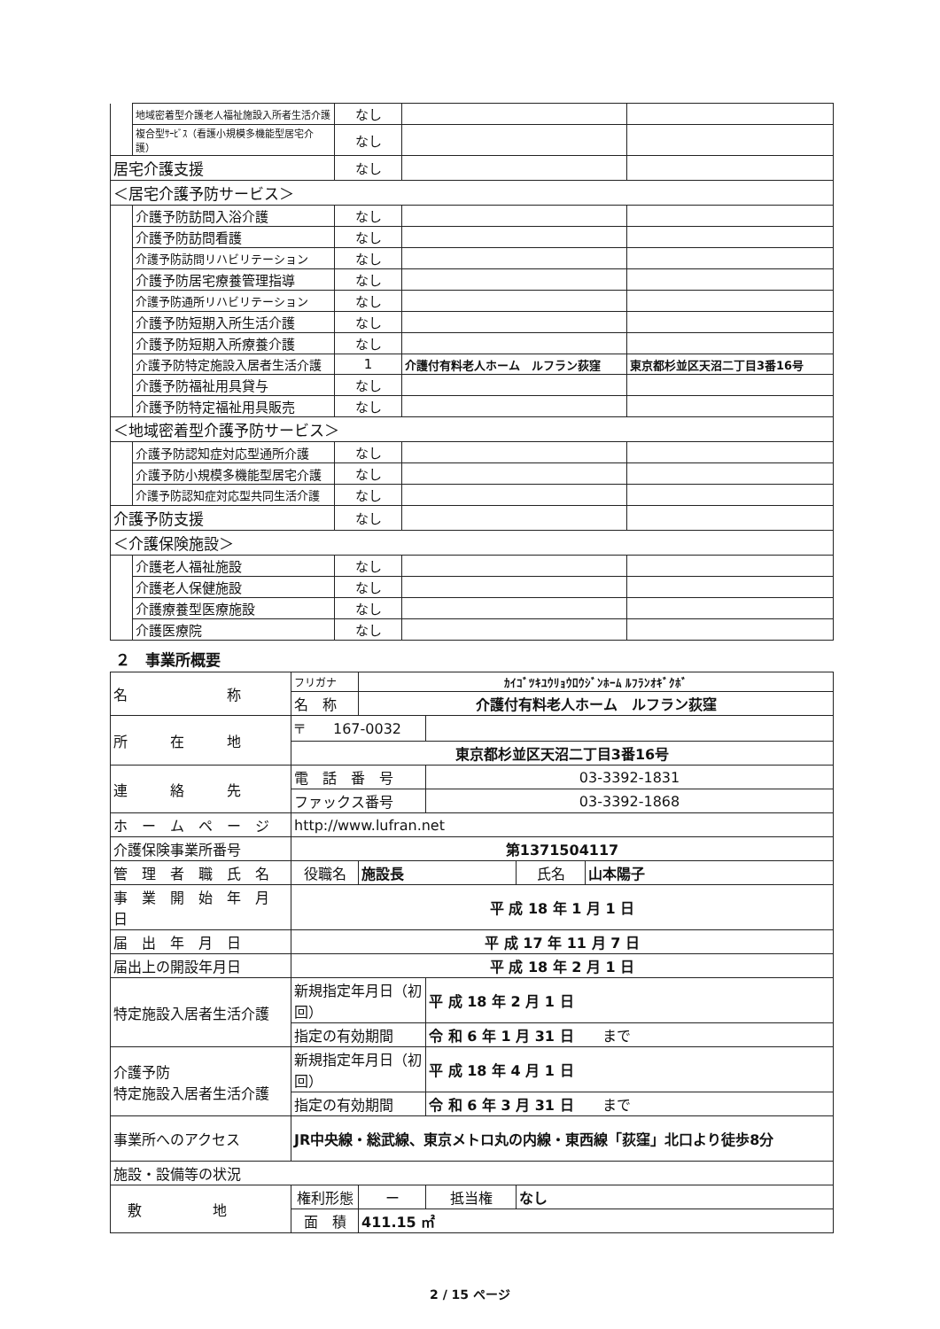| | 地域密着型介護老人福祉施設入所者生活介護 | なし | | |
| | 複合型ｻｰﾋﾞｽ（看護小規模多機能型居宅介護） | なし | | |
| 居宅介護支援 | | なし | | |
| ＜居宅介護予防サービス＞ | | | | |
| | 介護予防訪問入浴介護 | なし | | |
| | 介護予防訪問看護 | なし | | |
| | 介護予防訪問リハビリテーション | なし | | |
| | 介護予防居宅療養管理指導 | なし | | |
| | 介護予防通所リハビリテーション | なし | | |
| | 介護予防短期入所生活介護 | なし | | |
| | 介護予防短期入所療養介護 | なし | | |
| | 介護予防特定施設入居者生活介護 | 1 | 介護付有料老人ホーム ルフラン荻窪 | 東京都杉並区天沼二丁目3番16号 |
| | 介護予防福祉用具貸与 | なし | | |
| | 介護予防特定福祉用具販売 | なし | | |
| ＜地域密着型介護予防サービス＞ | | | | |
| | 介護予防認知症対応型通所介護 | なし | | |
| | 介護予防小規模多機能型居宅介護 | なし | | |
| | 介護予防認知症対応型共同生活介護 | なし | | |
| 介護予防支援 | | なし | | |
| ＜介護保険施設＞ | | | | |
| | 介護老人福祉施設 | なし | | |
| | 介護老人保健施設 | なし | | |
| | 介護療養型医療施設 | なし | | |
| | 介護医療院 | なし | | |
２　事業所概要
| 名 称 | フリガナ | ｶｲｺﾞﾂｷﾕｳﾘｮｳﾛｳｼﾞﾝﾎｰﾑ ﾙﾌﾗﾝｵｷﾞｸﾎﾞ | | | |
| | 名 称 | 介護付有料老人ホーム ルフラン荻窪 | | | |
| 所 在 地 | 〒 167-0032 | | | | |
| | 東京都杉並区天沼二丁目3番16号 | | | | |
| 連 絡 先 | 電 話 番 号 | | 03-3392-1831 | | |
| | ファックス番号 | | 03-3392-1868 | | |
| ホ ー ム ペ ー ジ | http://www.lufran.net | | | | |
| 介護保険事業所番号 | 第1371504117 | | | | |
| 管 理 者 職 氏 名 | 役職名 | 施設長 | | 氏名 | 山本陽子 |
| 事 業 開 始 年 月 日 | 平 成 18 年 1 月 1 日 | | | | |
| 届 出 年 月 日 | 平 成 17 年 11 月 7 日 | | | | |
| 届出上の開設年月日 | 平 成 18 年 2 月 1 日 | | | | |
| 特定施設入居者生活介護 | 新規指定年月日（初回） | | 平 成 18 年 2 月 1 日 | | |
| | 指定の有効期間 | | 令 和 6 年 1 月 31 日 まで | | |
| 介護予防 特定施設入居者生活介護 | 新規指定年月日（初回） | | 平 成 18 年 4 月 1 日 | | |
| | 指定の有効期間 | | 令 和 6 年 3 月 31 日 まで | | |
| 事業所へのアクセス | JR中央線・総武線、東京メトロ丸の内線・東西線「荻窪」北口より徒歩8分 | | | | |
| 施設・設備等の状況 | | | | | |
| 敷 地 | 権利形態 | ー | 抵当権 | なし | |
| | 面 積 | 411.15 ㎡ | | | |
2 / 15 ページ